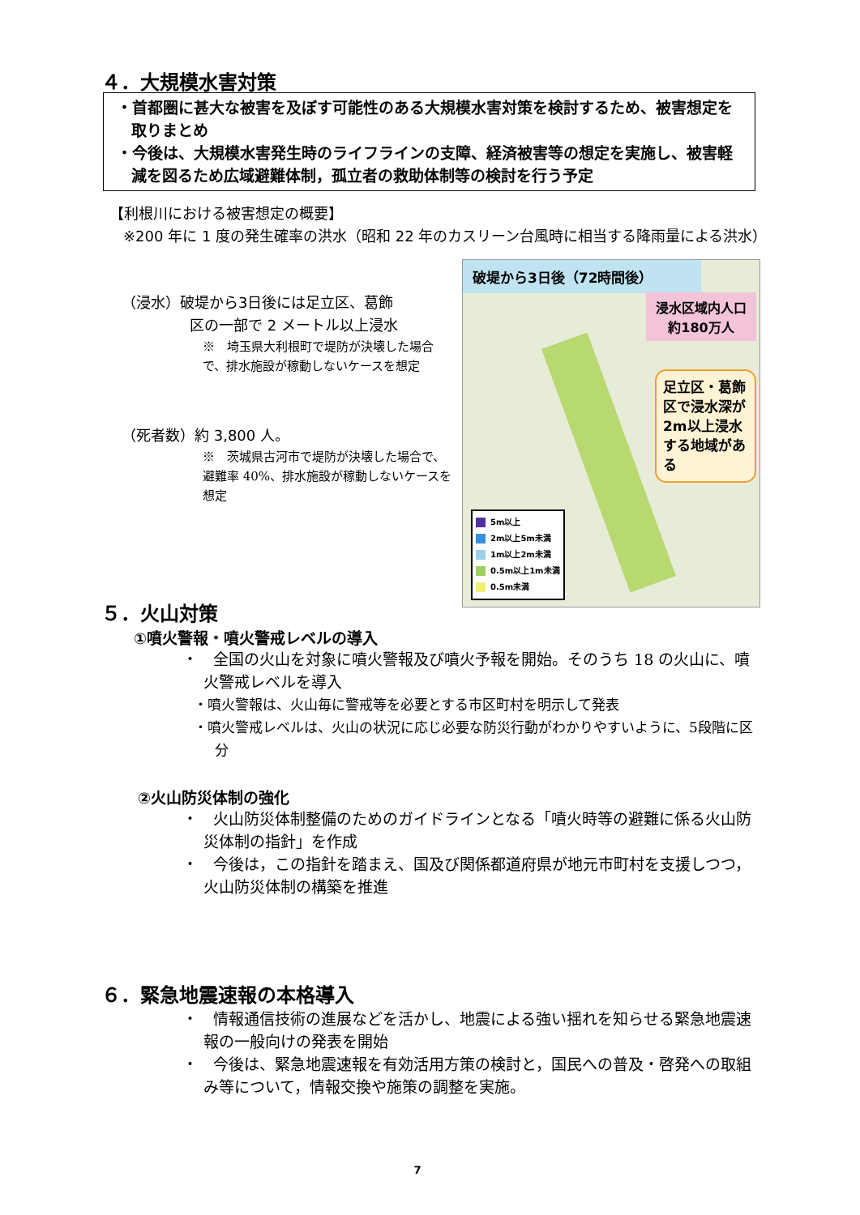４．大規模水害対策
・首都圏に甚大な被害を及ぼす可能性のある大規模水害対策を検討するため、被害想定を取りまとめ
・今後は、大規模水害発生時のライフラインの支障、経済被害等の想定を実施し、被害軽減を図るため広域避難体制，孤立者の救助体制等の検討を行う予定
【利根川における被害想定の概要】
※200 年に 1 度の発生確率の洪水（昭和 22 年のカスリーン台風時に相当する降雨量による洪水）
（浸水）破堤から3日後には足立区、葛飾
区の一部で 2 メートル以上浸水
※　埼玉県大利根町で堤防が決壊した場合で、排水施設が稼動しないケースを想定
（死者数）約 3,800 人。
※　茨城県古河市で堤防が決壊した場合で、避難率 40%、排水施設が稼動しないケースを想定
破堤から3日後（72時間後）
浸水区域内人口
約180万人
足立区・葛飾区で浸水深が2m以上浸水する地域がある
5m以上
2m以上5m未満
1m以上2m未満
0.5m以上1m未満
0.5m未満
５．火山対策
①噴火警報・噴火警戒レベルの導入
・　全国の火山を対象に噴火警報及び噴火予報を開始。そのうち 18 の火山に、噴火警戒レベルを導入
・噴火警報は、火山毎に警戒等を必要とする市区町村を明示して発表
・噴火警戒レベルは、火山の状況に応じ必要な防災行動がわかりやすいように、5段階に区分
②火山防災体制の強化
・　火山防災体制整備のためのガイドラインとなる「噴火時等の避難に係る火山防災体制の指針」を作成
・　今後は，この指針を踏まえ、国及び関係都道府県が地元市町村を支援しつつ，火山防災体制の構築を推進
６．緊急地震速報の本格導入
・　情報通信技術の進展などを活かし、地震による強い揺れを知らせる緊急地震速報の一般向けの発表を開始
・　今後は、緊急地震速報を有効活用方策の検討と，国民への普及・啓発への取組み等について，情報交換や施策の調整を実施。
7